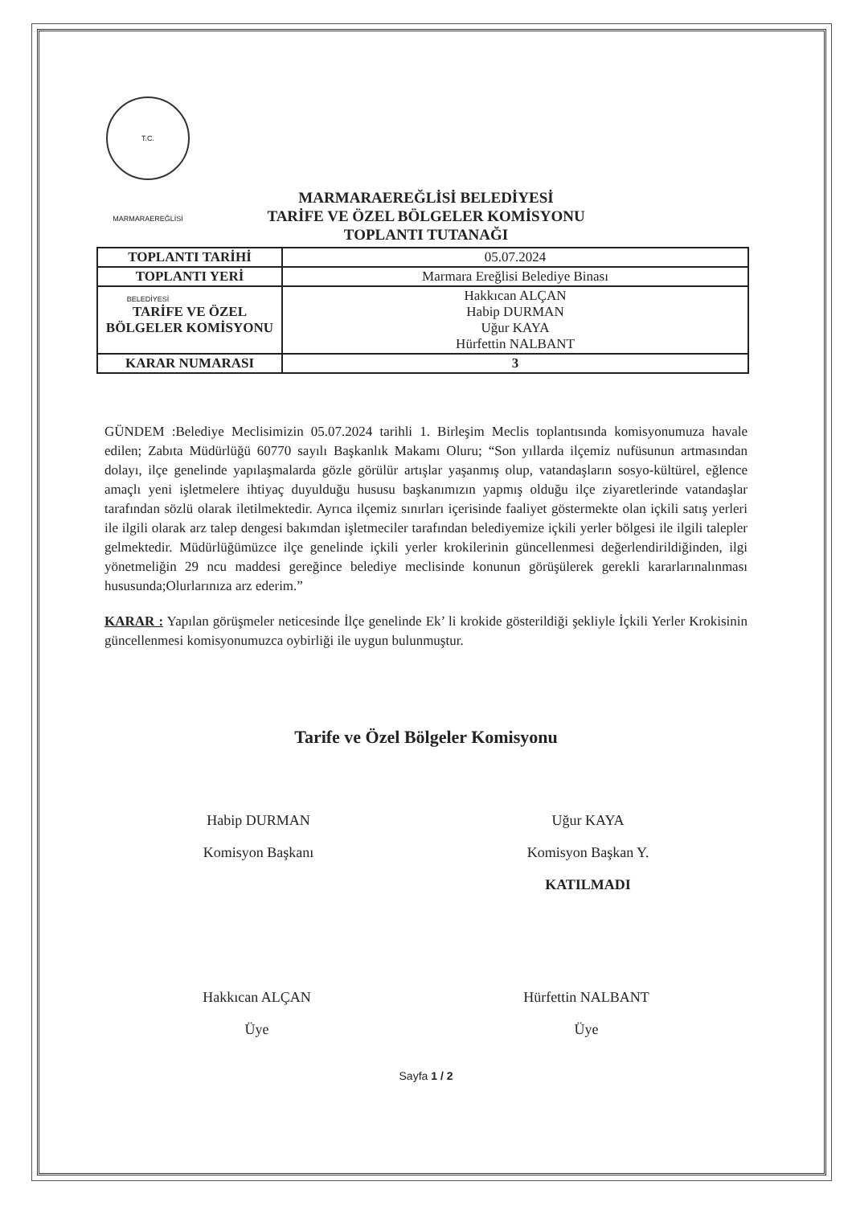T.C. MARMARAEREĞLİSİ BELEDİYESİ
MARMARAEREĞLİSİ BELEDİYESİ
TARİFE VE ÖZEL BÖLGELER KOMİSYONU
TOPLANTI TUTANAĞI
| TOPLANTI TARİHİ | 05.07.2024 |
| TOPLANTI YERİ | Marmara Ereğlisi Belediye Binası |
| TARİFE VE ÖZEL BÖLGELER KOMİSYONU | Hakkıcan ALÇAN Habip DURMAN Uğur KAYA Hürfettin NALBANT |
| KARAR NUMARASI | 3 |
GÜNDEM :Belediye Meclisimizin 05.07.2024 tarihli 1. Birleşim Meclis toplantısında komisyonumuza havale edilen; Zabıta Müdürlüğü 60770 sayılı Başkanlık Makamı Oluru; “Son yıllarda ilçemiz nufüsunun artmasından dolayı, ilçe genelinde yapılaşmalarda gözle görülür artışlar yaşanmış olup, vatandaşların sosyo-kültürel, eğlence amaçlı yeni işletmelere ihtiyaç duyulduğu hususu başkanımızın yapmış olduğu ilçe ziyaretlerinde vatandaşlar tarafından sözlü olarak iletilmektedir. Ayrıca ilçemiz sınırları içerisinde faaliyet göstermekte olan içkili satış yerleri ile ilgili olarak arz talep dengesi bakımdan işletmeciler tarafından belediyemize içkili yerler bölgesi ile ilgili talepler gelmektedir. Müdürlüğümüzce ilçe genelinde içkili yerler krokilerinin güncellenmesi değerlendirildiğinden, ilgi yönetmeliğin 29 ncu maddesi gereğince belediye meclisinde konunun görüşülerek gerekli kararlarınalınması hususunda;Olurlarınıza arz ederim.”
KARAR : Yapılan görüşmeler neticesinde İlçe genelinde Ek’ li krokide gösterildiği şekliyle İçkili Yerler Krokisinin güncellenmesi komisyonumuzca oybirliği ile uygun bulunmuştur.
Tarife ve Özel Bölgeler Komisyonu
Habip DURMAN
Komisyon Başkanı
Uğur KAYA
Komisyon Başkan Y.
KATILMADI
Hakkıcan ALÇAN
Üye
Hürfettin NALBANT
Üye
Sayfa 1 / 2